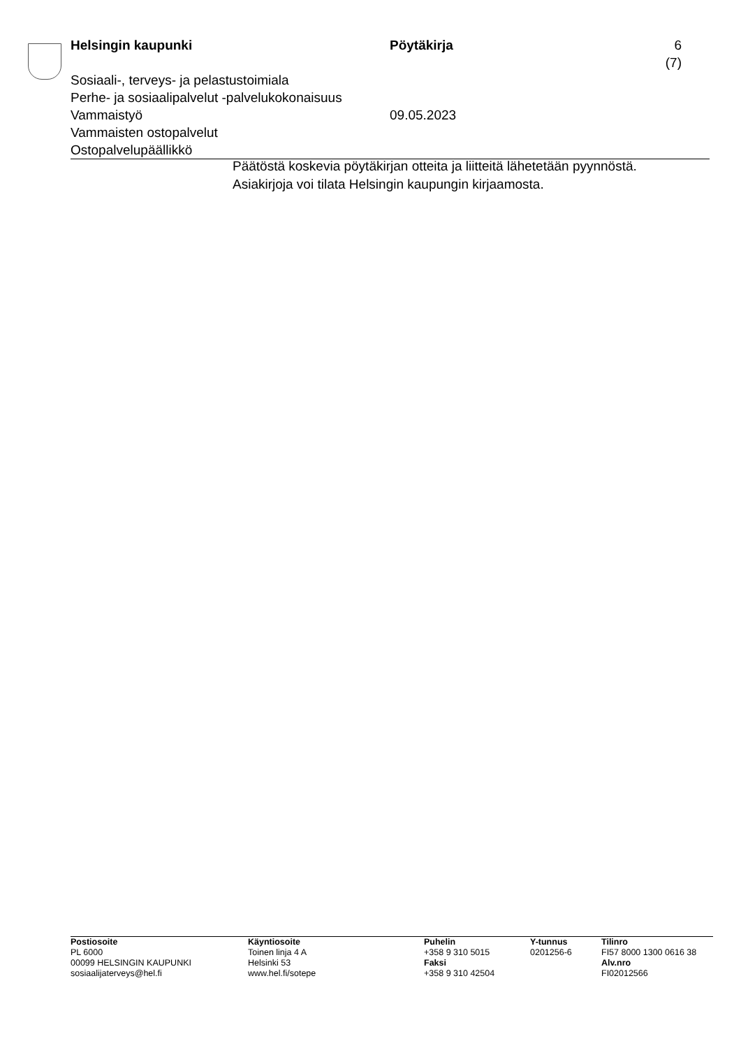Helsingin kaupunki Pöytäkirja 6 (7)
Sosiaali-, terveys- ja pelastustoimiala
Perhe- ja sosiaalipalvelut -palvelukokonaisuus
Vammaistyö 09.05.2023
Vammaisten ostopalvelut
Ostopalvelupäällikkö
Päätöstä koskevia pöytäkirjan otteita ja liitteitä lähetetään pyynnöstä.
Asiakirjoja voi tilata Helsingin kaupungin kirjaamosta.
Postiosoite
PL 6000
00099 HELSINGIN KAUPUNKI
sosiaalijaterveys@hel.fi
Käyntiosoite
Toinen linja 4 A
Helsinki 53
www.hel.fi/sotepe
Puhelin
+358 9 310 5015
Faksi
+358 9 310 42504
Y-tunnus
0201256-6
Tilinro
FI57 8000 1300 0616 38
Alv.nro
FI02012566